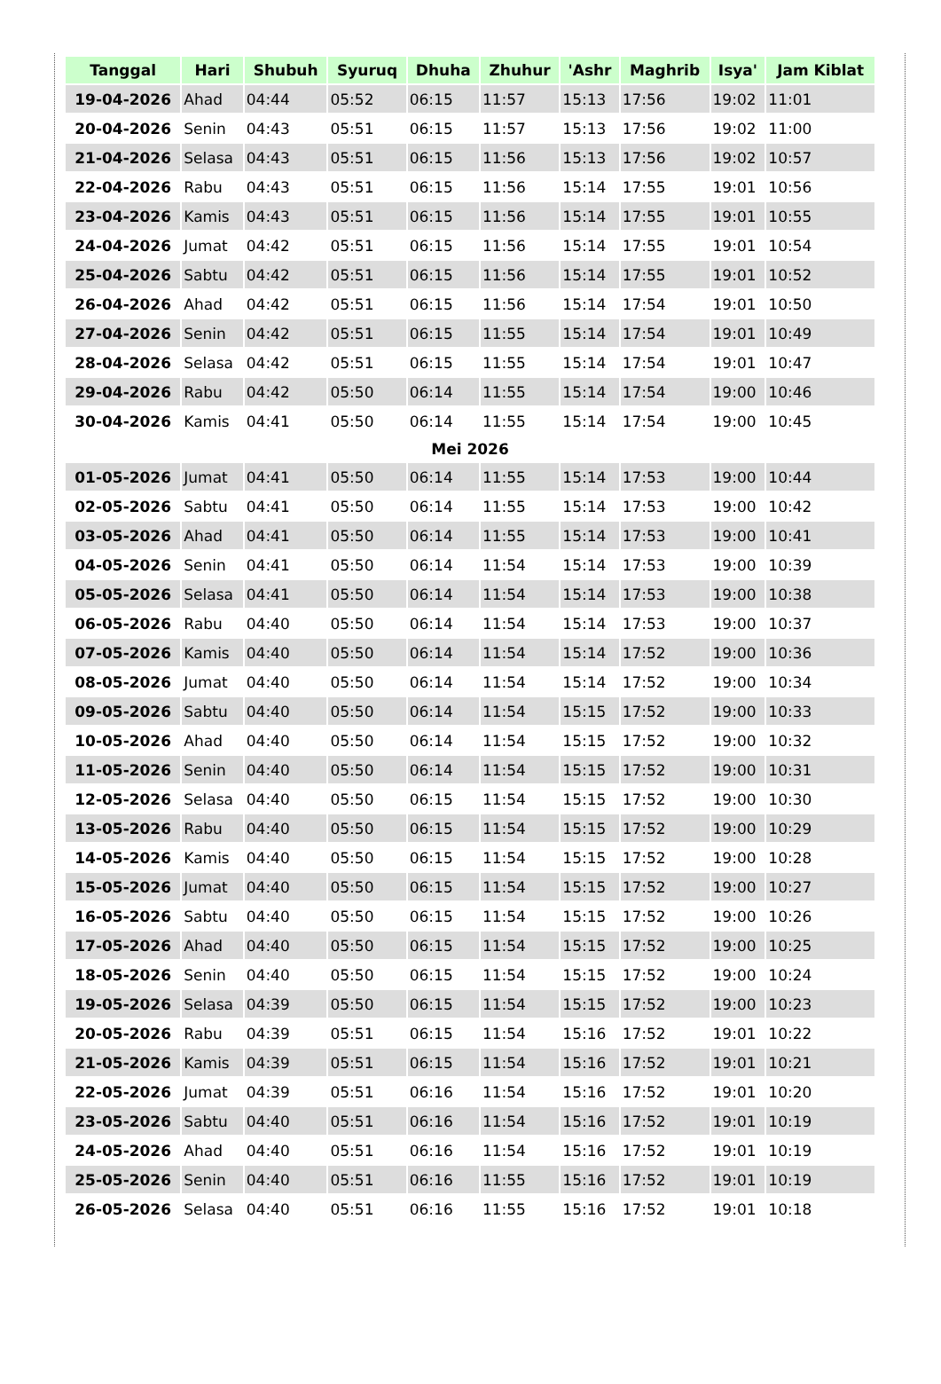| Tanggal | Hari | Shubuh | Syuruq | Dhuha | Zhuhur | 'Ashr | Maghrib | Isya' | Jam Kiblat |
| --- | --- | --- | --- | --- | --- | --- | --- | --- | --- |
| 19-04-2026 | Ahad | 04:44 | 05:52 | 06:15 | 11:57 | 15:13 | 17:56 | 19:02 | 11:01 |
| 20-04-2026 | Senin | 04:43 | 05:51 | 06:15 | 11:57 | 15:13 | 17:56 | 19:02 | 11:00 |
| 21-04-2026 | Selasa | 04:43 | 05:51 | 06:15 | 11:56 | 15:13 | 17:56 | 19:02 | 10:57 |
| 22-04-2026 | Rabu | 04:43 | 05:51 | 06:15 | 11:56 | 15:14 | 17:55 | 19:01 | 10:56 |
| 23-04-2026 | Kamis | 04:43 | 05:51 | 06:15 | 11:56 | 15:14 | 17:55 | 19:01 | 10:55 |
| 24-04-2026 | Jumat | 04:42 | 05:51 | 06:15 | 11:56 | 15:14 | 17:55 | 19:01 | 10:54 |
| 25-04-2026 | Sabtu | 04:42 | 05:51 | 06:15 | 11:56 | 15:14 | 17:55 | 19:01 | 10:52 |
| 26-04-2026 | Ahad | 04:42 | 05:51 | 06:15 | 11:56 | 15:14 | 17:54 | 19:01 | 10:50 |
| 27-04-2026 | Senin | 04:42 | 05:51 | 06:15 | 11:55 | 15:14 | 17:54 | 19:01 | 10:49 |
| 28-04-2026 | Selasa | 04:42 | 05:51 | 06:15 | 11:55 | 15:14 | 17:54 | 19:01 | 10:47 |
| 29-04-2026 | Rabu | 04:42 | 05:50 | 06:14 | 11:55 | 15:14 | 17:54 | 19:00 | 10:46 |
| 30-04-2026 | Kamis | 04:41 | 05:50 | 06:14 | 11:55 | 15:14 | 17:54 | 19:00 | 10:45 |
| Mei 2026 | | | | | | | | | |
| 01-05-2026 | Jumat | 04:41 | 05:50 | 06:14 | 11:55 | 15:14 | 17:53 | 19:00 | 10:44 |
| 02-05-2026 | Sabtu | 04:41 | 05:50 | 06:14 | 11:55 | 15:14 | 17:53 | 19:00 | 10:42 |
| 03-05-2026 | Ahad | 04:41 | 05:50 | 06:14 | 11:55 | 15:14 | 17:53 | 19:00 | 10:41 |
| 04-05-2026 | Senin | 04:41 | 05:50 | 06:14 | 11:54 | 15:14 | 17:53 | 19:00 | 10:39 |
| 05-05-2026 | Selasa | 04:41 | 05:50 | 06:14 | 11:54 | 15:14 | 17:53 | 19:00 | 10:38 |
| 06-05-2026 | Rabu | 04:40 | 05:50 | 06:14 | 11:54 | 15:14 | 17:53 | 19:00 | 10:37 |
| 07-05-2026 | Kamis | 04:40 | 05:50 | 06:14 | 11:54 | 15:14 | 17:52 | 19:00 | 10:36 |
| 08-05-2026 | Jumat | 04:40 | 05:50 | 06:14 | 11:54 | 15:14 | 17:52 | 19:00 | 10:34 |
| 09-05-2026 | Sabtu | 04:40 | 05:50 | 06:14 | 11:54 | 15:15 | 17:52 | 19:00 | 10:33 |
| 10-05-2026 | Ahad | 04:40 | 05:50 | 06:14 | 11:54 | 15:15 | 17:52 | 19:00 | 10:32 |
| 11-05-2026 | Senin | 04:40 | 05:50 | 06:14 | 11:54 | 15:15 | 17:52 | 19:00 | 10:31 |
| 12-05-2026 | Selasa | 04:40 | 05:50 | 06:15 | 11:54 | 15:15 | 17:52 | 19:00 | 10:30 |
| 13-05-2026 | Rabu | 04:40 | 05:50 | 06:15 | 11:54 | 15:15 | 17:52 | 19:00 | 10:29 |
| 14-05-2026 | Kamis | 04:40 | 05:50 | 06:15 | 11:54 | 15:15 | 17:52 | 19:00 | 10:28 |
| 15-05-2026 | Jumat | 04:40 | 05:50 | 06:15 | 11:54 | 15:15 | 17:52 | 19:00 | 10:27 |
| 16-05-2026 | Sabtu | 04:40 | 05:50 | 06:15 | 11:54 | 15:15 | 17:52 | 19:00 | 10:26 |
| 17-05-2026 | Ahad | 04:40 | 05:50 | 06:15 | 11:54 | 15:15 | 17:52 | 19:00 | 10:25 |
| 18-05-2026 | Senin | 04:40 | 05:50 | 06:15 | 11:54 | 15:15 | 17:52 | 19:00 | 10:24 |
| 19-05-2026 | Selasa | 04:39 | 05:50 | 06:15 | 11:54 | 15:15 | 17:52 | 19:00 | 10:23 |
| 20-05-2026 | Rabu | 04:39 | 05:51 | 06:15 | 11:54 | 15:16 | 17:52 | 19:01 | 10:22 |
| 21-05-2026 | Kamis | 04:39 | 05:51 | 06:15 | 11:54 | 15:16 | 17:52 | 19:01 | 10:21 |
| 22-05-2026 | Jumat | 04:39 | 05:51 | 06:16 | 11:54 | 15:16 | 17:52 | 19:01 | 10:20 |
| 23-05-2026 | Sabtu | 04:40 | 05:51 | 06:16 | 11:54 | 15:16 | 17:52 | 19:01 | 10:19 |
| 24-05-2026 | Ahad | 04:40 | 05:51 | 06:16 | 11:54 | 15:16 | 17:52 | 19:01 | 10:19 |
| 25-05-2026 | Senin | 04:40 | 05:51 | 06:16 | 11:55 | 15:16 | 17:52 | 19:01 | 10:19 |
| 26-05-2026 | Selasa | 04:40 | 05:51 | 06:16 | 11:55 | 15:16 | 17:52 | 19:01 | 10:18 |